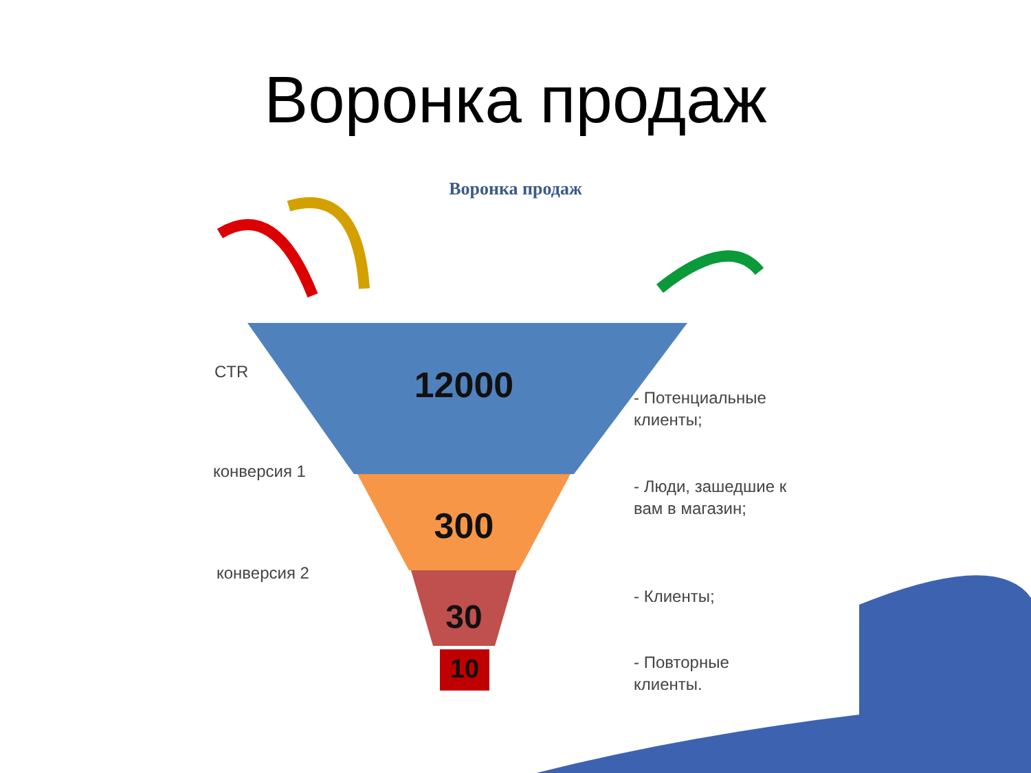Воронка продаж
Воронка продаж
12000
300
30
10
CTR
конверсия 1
конверсия 2
- Потенциальные
клиенты;
- Люди, зашедшие к
вам в магазин;
- Клиенты;
- Повторные
клиенты.